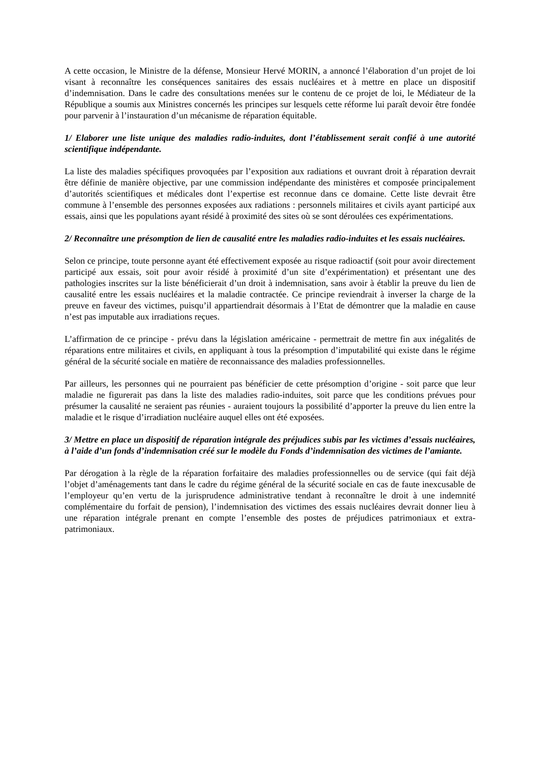A cette occasion, le Ministre de la défense, Monsieur Hervé MORIN, a annoncé l’élaboration d’un projet de loi visant à reconnaître les conséquences sanitaires des essais nucléaires et à mettre en place un dispositif d’indemnisation. Dans le cadre des consultations menées sur le contenu de ce projet de loi, le Médiateur de la République a soumis aux Ministres concernés les principes sur lesquels cette réforme lui paraît devoir être fondée pour parvenir à l’instauration d’un mécanisme de réparation équitable.
1/ Elaborer une liste unique des maladies radio-induites, dont l’établissement serait confié à une autorité scientifique indépendante.
La liste des maladies spécifiques provoquées par l’exposition aux radiations et ouvrant droit à réparation devrait être définie de manière objective, par une commission indépendante des ministères et composée principalement d’autorités scientifiques et médicales dont l’expertise est reconnue dans ce domaine. Cette liste devrait être commune à l’ensemble des personnes exposées aux radiations : personnels militaires et civils ayant participé aux essais, ainsi que les populations ayant résidé à proximité des sites où se sont déroulées ces expérimentations.
2/ Reconnaître une présomption de lien de causalité entre les maladies radio-induites et les essais nucléaires.
Selon ce principe, toute personne ayant été effectivement exposée au risque radioactif (soit pour avoir directement participé aux essais, soit pour avoir résidé à proximité d’un site d’expérimentation) et présentant une des pathologies inscrites sur la liste bénéficierait d’un droit à indemnisation, sans avoir à établir la preuve du lien de causalité entre les essais nucléaires et la maladie contractée. Ce principe reviendrait à inverser la charge de la preuve en faveur des victimes, puisqu’il appartiendrait désormais à l’Etat de démontrer que la maladie en cause n’est pas imputable aux irradiations reçues.
L’affirmation de ce principe - prévu dans la législation américaine - permettrait de mettre fin aux inégalités de réparations entre militaires et civils, en appliquant à tous la présomption d’imputabilité qui existe dans le régime général de la sécurité sociale en matière de reconnaissance des maladies professionnelles.
Par ailleurs, les personnes qui ne pourraient pas bénéficier de cette présomption d’origine - soit parce que leur maladie ne figurerait pas dans la liste des maladies radio-induites, soit parce que les conditions prévues pour présumer la causalité ne seraient pas réunies - auraient toujours la possibilité d’apporter la preuve du lien entre la maladie et le risque d’irradiation nucléaire auquel elles ont été exposées.
3/ Mettre en place un dispositif de réparation intégrale des préjudices subis par les victimes d’essais nucléaires, à l’aide d’un fonds d’indemnisation créé sur le modèle du Fonds d’indemnisation des victimes de l’amiante.
Par dérogation à la règle de la réparation forfaitaire des maladies professionnelles ou de service (qui fait déjà l’objet d’aménagements tant dans le cadre du régime général de la sécurité sociale en cas de faute inexcusable de l’employeur qu’en vertu de la jurisprudence administrative tendant à reconnaître le droit à une indemnité complémentaire du forfait de pension), l’indemnisation des victimes des essais nucléaires devrait donner lieu à une réparation intégrale prenant en compte l’ensemble des postes de préjudices patrimoniaux et extra-patrimoniaux.